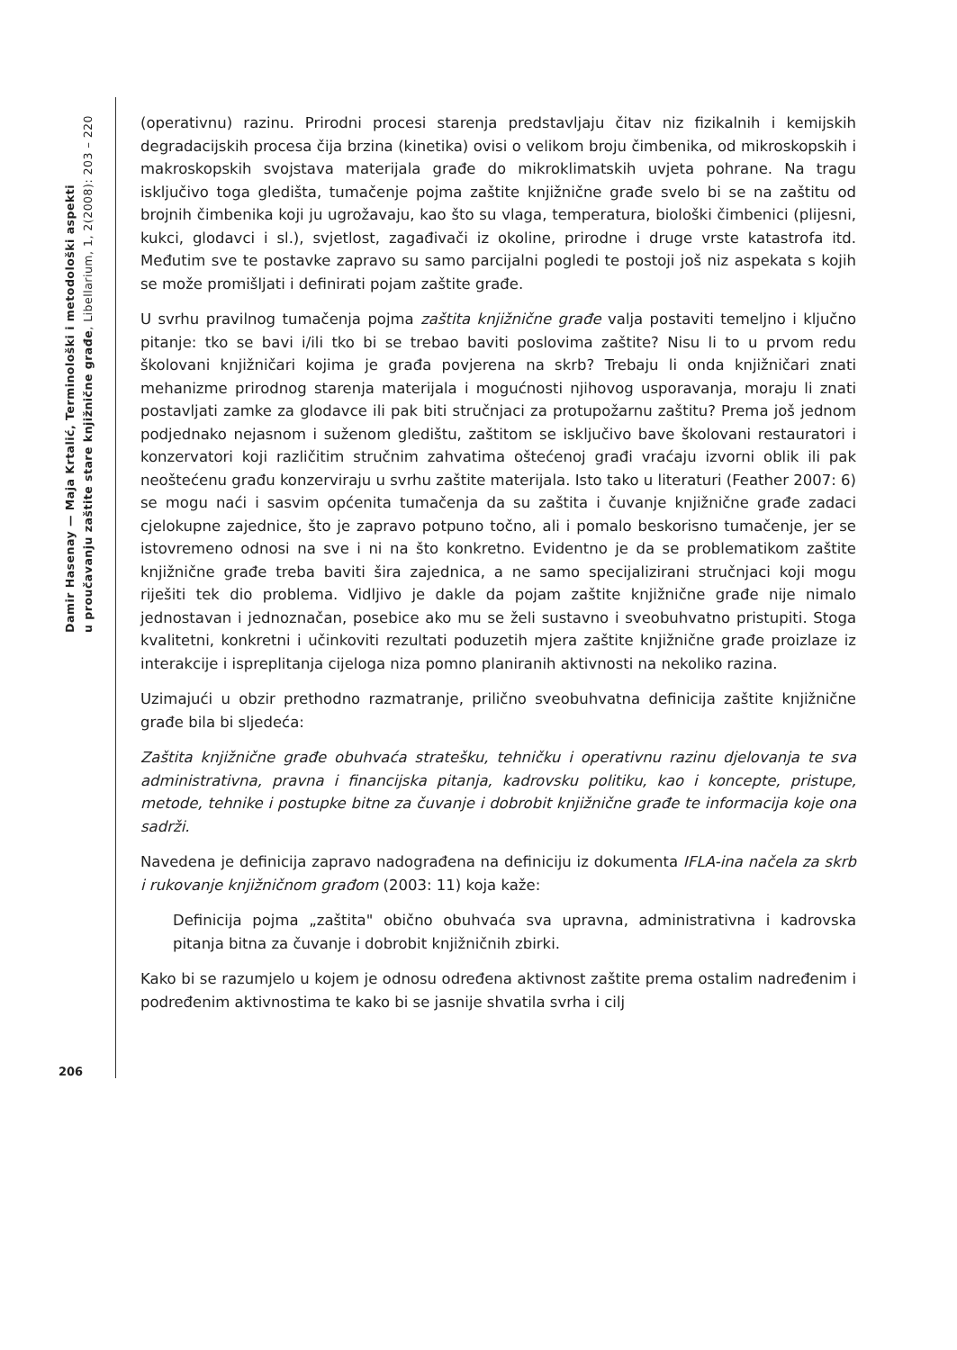Damir Hasenay — Maja Krtalić, Terminološki i metodološki aspekti
u proučavanju zaštite stare knjižnične građe, Libellarium, 1, 2(2008): 203 – 220
206
(operativnu) razinu. Prirodni procesi starenja predstavljaju čitav niz fizikalnih i kemijskih degradacijskih procesa čija brzina (kinetika) ovisi o velikom broju čimbenika, od mikroskopskih i makroskopskih svojstava materijala građe do mikroklimatskih uvjeta pohrane. Na tragu isključivo toga gledišta, tumačenje pojma zaštite knjižnične građe svelo bi se na zaštitu od brojnih čimbenika koji ju ugrožavaju, kao što su vlaga, temperatura, biološki čimbenici (plijesni, kukci, glodavci i sl.), svjetlost, zagađivači iz okoline, prirodne i druge vrste katastrofa itd. Međutim sve te postavke zapravo su samo parcijalni pogledi te postoji još niz aspekata s kojih se može promišljati i definirati pojam zaštite građe.
U svrhu pravilnog tumačenja pojma zaštita knjižnične građe valja postaviti temeljno i ključno pitanje: tko se bavi i/ili tko bi se trebao baviti poslovima zaštite? Nisu li to u prvom redu školovani knjižničari kojima je građa povjerena na skrb? Trebaju li onda knjižničari znati mehanizme prirodnog starenja materijala i mogućnosti njihovog usporavanja, moraju li znati postavljati zamke za glodavce ili pak biti stručnjaci za protupožarnu zaštitu? Prema još jednom podjednako nejasnom i suženom gledištu, zaštitom se isključivo bave školovani restauratori i konzervatori koji različitim stručnim zahvatima oštećenoj građi vraćaju izvorni oblik ili pak neoštećenu građu konzerviraju u svrhu zaštite materijala. Isto tako u literaturi (Feather 2007: 6) se mogu naći i sasvim općenita tumačenja da su zaštita i čuvanje knjižnične građe zadaci cjelokupne zajednice, što je zapravo potpuno točno, ali i pomalo beskorisno tumačenje, jer se istovremeno odnosi na sve i ni na što konkretno. Evidentno je da se problematikom zaštite knjižnične građe treba baviti šira zajednica, a ne samo specijalizirani stručnjaci koji mogu riješiti tek dio problema. Vidljivo je dakle da pojam zaštite knjižnične građe nije nimalo jednostavan i jednoznačan, posebice ako mu se želi sustavno i sveobuhvatno pristupiti. Stoga kvalitetni, konkretni i učinkoviti rezultati poduzetih mjera zaštite knjižnične građe proizlaze iz interakcije i ispreplitanja cijeloga niza pomno planiranih aktivnosti na nekoliko razina.
Uzimajući u obzir prethodno razmatranje, prilično sveobuhvatna definicija zaštite knjižnične građe bila bi sljedeća:
Zaštita knjižnične građe obuhvaća stratešku, tehničku i operativnu razinu djelovanja te sva administrativna, pravna i financijska pitanja, kadrovsku politiku, kao i koncepte, pristupe, metode, tehnike i postupke bitne za čuvanje i dobrobit knjižnične građe te informacija koje ona sadrži.
Navedena je definicija zapravo nadograđena na definiciju iz dokumenta IFLA-ina načela za skrb i rukovanje knjižničnom građom (2003: 11) koja kaže:
Definicija pojma „zaštita" obično obuhvaća sva upravna, administrativna i kadrovska pitanja bitna za čuvanje i dobrobit knjižničnih zbirki.
Kako bi se razumjelo u kojem je odnosu određena aktivnost zaštite prema ostalim nadređenim i podređenim aktivnostima te kako bi se jasnije shvatila svrha i cilj